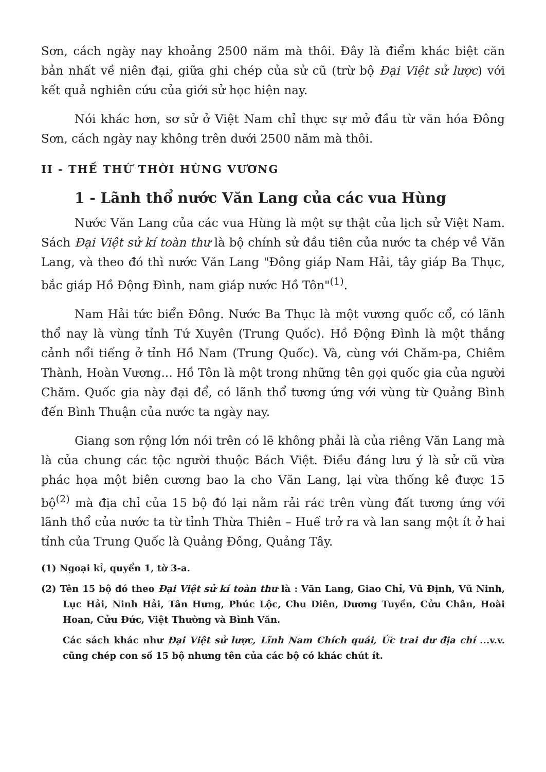Sơn, cách ngày nay khoảng 2500 năm mà thôi. Đây là điểm khác biệt căn bản nhất về niên đại, giữa ghi chép của sử cũ (trừ bộ Đại Việt sử lược) với kết quả nghiên cứu của giới sử học hiện nay.
Nói khác hơn, sơ sử ở Việt Nam chỉ thực sự mở đầu từ văn hóa Đông Sơn, cách ngày nay không trên dưới 2500 năm mà thôi.
II - THẾ THỨ THỜI HÙNG VƯƠNG
1 - Lãnh thổ nước Văn Lang của các vua Hùng
Nước Văn Lang của các vua Hùng là một sự thật của lịch sử Việt Nam. Sách Đại Việt sử kí toàn thư là bộ chính sử đầu tiên của nước ta chép về Văn Lang, và theo đó thì nước Văn Lang "Đông giáp Nam Hải, tây giáp Ba Thục, bắc giáp Hồ Động Đình, nam giáp nước Hồ Tôn"<sup>(1)</sup>.
Nam Hải tức biển Đông. Nước Ba Thục là một vương quốc cổ, có lãnh thổ nay là vùng tỉnh Tứ Xuyên (Trung Quốc). Hồ Động Đình là một thắng cảnh nổi tiếng ở tỉnh Hồ Nam (Trung Quốc). Và, cùng với Chăm-pa, Chiêm Thành, Hoàn Vương... Hồ Tôn là một trong những tên gọi quốc gia của người Chăm. Quốc gia này đại để, có lãnh thổ tương ứng với vùng từ Quảng Bình đến Bình Thuận của nước ta ngày nay.
Giang sơn rộng lớn nói trên có lẽ không phải là của riêng Văn Lang mà là của chung các tộc người thuộc Bách Việt. Điều đáng lưu ý là sử cũ vừa phác họa một biên cương bao la cho Văn Lang, lại vừa thống kê được 15 bộ<sup>(2)</sup> mà địa chỉ của 15 bộ đó lại nằm rải rác trên vùng đất tương ứng với lãnh thổ của nước ta từ tỉnh Thừa Thiên – Huế trở ra và lan sang một ít ở hai tỉnh của Trung Quốc là Quảng Đông, Quảng Tây.
(1) Ngoại kỉ, quyển 1, tờ 3-a.
(2) Tên 15 bộ đó theo Đại Việt sử kí toàn thư là : Văn Lang, Giao Chỉ, Vũ Định, Vũ Ninh, Lục Hải, Ninh Hải, Tân Hưng, Phúc Lộc, Chu Diên, Dương Tuyền, Cửu Chân, Hoài Hoan, Cửu Đức, Việt Thường và Bình Văn.
Các sách khác như Đại Việt sử lược, Lĩnh Nam Chích quái, Ức trai dư địa chí ...v.v. cũng chép con số 15 bộ nhưng tên của các bộ có khác chút ít.